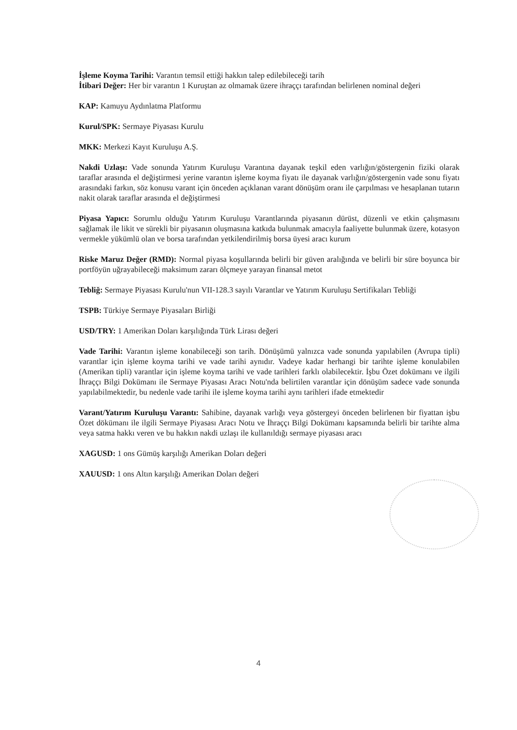İşleme Koyma Tarihi: Varantın temsil ettiği hakkın talep edilebileceği tarih
İtibari Değer: Her bir varantın 1 Kuruştan az olmamak üzere ihraççı tarafından belirlenen nominal değeri
KAP: Kamuyu Aydınlatma Platformu
Kurul/SPK: Sermaye Piyasası Kurulu
MKK: Merkezi Kayıt Kuruluşu A.Ş.
Nakdi Uzlaşı: Vade sonunda Yatırım Kuruluşu Varantına dayanak teşkil eden varlığın/göstergenin fiziki olarak taraflar arasında el değiştirmesi yerine varantın işleme koyma fiyatı ile dayanak varlığın/göstergenin vade sonu fiyatı arasındaki farkın, söz konusu varant için önceden açıklanan varant dönüşüm oranı ile çarpılması ve hesaplanan tutarın nakit olarak taraflar arasında el değiştirmesi
Piyasa Yapıcı: Sorumlu olduğu Yatırım Kuruluşu Varantlarında piyasanın dürüst, düzenli ve etkin çalışmasını sağlamak ile likit ve sürekli bir piyasanın oluşmasına katkıda bulunmak amacıyla faaliyette bulunmak üzere, kotasyon vermekle yükümlü olan ve borsa tarafından yetkilendirilmiş borsa üyesi aracı kurum
Riske Maruz Değer (RMD): Normal piyasa koşullarında belirli bir güven aralığında ve belirli bir süre boyunca bir portföyün uğrayabileceği maksimum zararı ölçmeye yarayan finansal metot
Tebliğ: Sermaye Piyasası Kurulu'nun VII-128.3 sayılı Varantlar ve Yatırım Kuruluşu Sertifikaları Tebliği
TSPB: Türkiye Sermaye Piyasaları Birliği
USD/TRY: 1 Amerikan Doları karşılığında Türk Lirası değeri
Vade Tarihi: Varantın işleme konabileceği son tarih. Dönüşümü yalnızca vade sonunda yapılabilen (Avrupa tipli) varantlar için işleme koyma tarihi ve vade tarihi aynıdır. Vadeye kadar herhangi bir tarihte işleme konulabilen (Amerikan tipli) varantlar için işleme koyma tarihi ve vade tarihleri farklı olabilecektir. İşbu Özet dokümanı ve ilgili İhraççı Bilgi Dokümanı ile Sermaye Piyasası Aracı Notu'nda belirtilen varantlar için dönüşüm sadece vade sonunda yapılabilmektedir, bu nedenle vade tarihi ile işleme koyma tarihi aynı tarihleri ifade etmektedir
Varant/Yatırım Kuruluşu Varantı: Sahibine, dayanak varlığı veya göstergeyi önceden belirlenen bir fiyattan işbu Özet dökümanı ile ilgili Sermaye Piyasası Aracı Notu ve İhraççı Bilgi Dokümanı kapsamında belirli bir tarihte alma veya satma hakkı veren ve bu hakkın nakdi uzlaşı ile kullanıldığı sermaye piyasası aracı
XAGUSD: 1 ons Gümüş karşılığı Amerikan Doları değeri
XAUUSD: 1 ons Altın karşılığı Amerikan Doları değeri
4